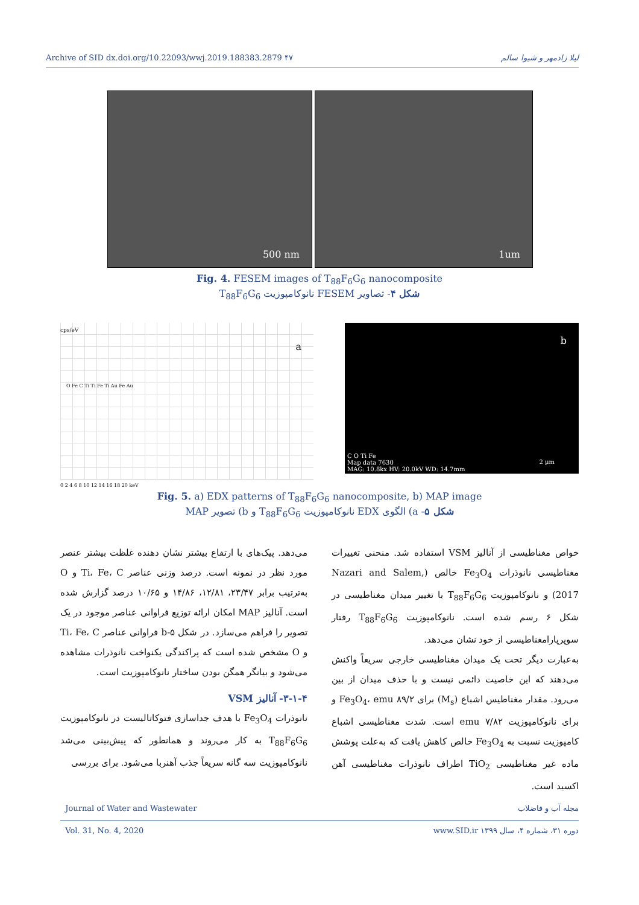Archive of SID dx.doi.org/10.22093/wwj.2019.188383.2879 ۴۷ لیلا زادمهر و شیوا سالم
500 nm
1um
Fig. 4. FESEM images of T<sub>88</sub>F<sub>6</sub>G<sub>6</sub> nanocomposite
شکل ۴- تصاویر FESEM نانوکامپوزیت T<sub>88</sub>F<sub>6</sub>G<sub>6</sub>
cps/eV
a
0 2 4 6 8 10 12 14 16 18 20 keV
O Fe C Ti Ti Fe Ti Au Fe Au
b
C O Ti Fe
Map data 7630
MAG: 10.8kx HV: 20.0kV WD: 14.7mm
2 µm
Fig. 5. a) EDX patterns of T<sub>88</sub>F<sub>6</sub>G<sub>6</sub> nanocomposite, b) MAP image
شکل ۵- a) الگوی EDX نانوکامپوزیت T<sub>88</sub>F<sub>6</sub>G<sub>6</sub> و b) تصویر MAP
می‌دهد. پیک‌های با ارتفاع بیشتر نشان دهنده غلظت بیشتر عنصر مورد نظر در نمونه است. درصد وزنی عناصر Ti، Fe، C و O به‌ترتیب برابر ۲۳/۴۷، ۱۲/۸۱، ۱۴/۸۶ و ۱۰/۶۵ درصد گزارش شده است. آنالیز MAP امکان ارائه توزیع فراوانی عناصر موجود در یک تصویر را فراهم می‌سازد. در شکل ۵-b فراوانی عناصر Ti، Fe، C و O مشخص شده است که پراکندگی یکنواخت نانوذرات مشاهده می‌شود و بیانگر همگن بودن ساختار نانوکامپوزیت است.
۳-۱-۴- آنالیز VSM
نانوذرات Fe<sub>3</sub>O<sub>4</sub> با هدف جداسازی فتوکاتالیست در نانوکامپوزیت T<sub>88</sub>F<sub>6</sub>G<sub>6</sub> به کار می‌روند و همانطور که پیش‌بینی می‌شد نانوکامپوزیت سه گانه سریعاً جذب آهنربا می‌شود. برای بررسی
خواص مغناطیسی از آنالیز VSM استفاده شد. منحنی تغییرات مغناطیسی نانوذرات Fe<sub>3</sub>O<sub>4</sub> خالص (Nazari and Salem, 2017) و نانوکامپوزیت T<sub>88</sub>F<sub>6</sub>G<sub>6</sub> با تغییر میدان مغناطیسی در شکل ۶ رسم شده است. نانوکامپوزیت T<sub>88</sub>F<sub>6</sub>G<sub>6</sub> رفتار سوپرپارامغناطیسی از خود نشان می‌دهد.
به‌عبارت دیگر تحت یک میدان مغناطیسی خارجی سریعاً واکنش می‌دهند که این خاصیت دائمی نیست و با حذف میدان از بین می‌رود. مقدار مغناطیس اشباع (M<sub>s</sub>) برای Fe<sub>3</sub>O<sub>4</sub>، emu ۸۹/۲ و برای نانوکامپوزیت emu ۷/۸۲ است. شدت مغناطیسی اشباع کامپوزیت نسبت به Fe<sub>3</sub>O<sub>4</sub> خالص کاهش یافت که به‌علت پوشش ماده غیر مغناطیسی TiO<sub>2</sub> اطراف نانوذرات مغناطیسی آهن اکسید است.
Journal of Water and Wastewater مجله آب و فاضلاب
Vol. 31, No. 4, 2020 دوره ۳۱، شماره ۴، سال ۱۳۹۹ www.SID.ir